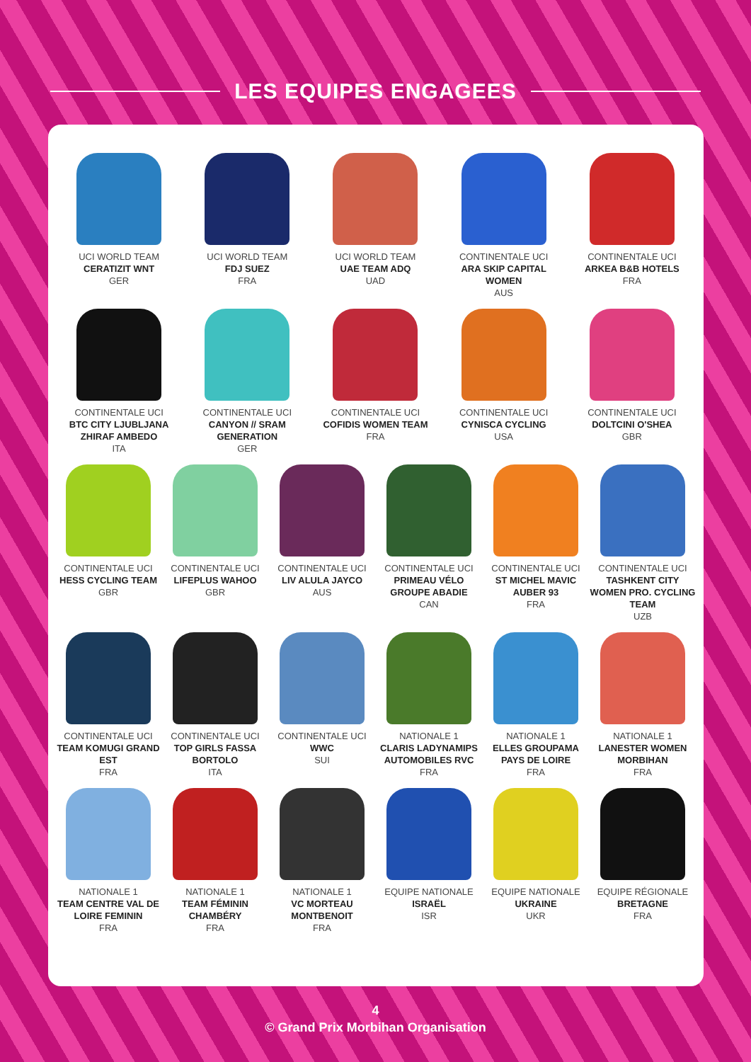LES EQUIPES ENGAGEES
UCI WORLD TEAM
CERATIZIT WNT
GER
UCI WORLD TEAM
FDJ SUEZ
FRA
UCI WORLD TEAM
UAE TEAM ADQ
UAD
CONTINENTALE UCI
ARA SKIP CAPITAL WOMEN
AUS
CONTINENTALE UCI
ARKEA B&B HOTELS
FRA
CONTINENTALE UCI
BTC CITY LJUBLJANA ZHIRAF AMBEDO
ITA
CONTINENTALE UCI
CANYON // SRAM GENERATION
GER
CONTINENTALE UCI
COFIDIS WOMEN TEAM
FRA
CONTINENTALE UCI
CYNISCA CYCLING
USA
CONTINENTALE UCI
DOLTCINI O'SHEA
GBR
CONTINENTALE UCI
HESS CYCLING TEAM
GBR
CONTINENTALE UCI
LIFEPLUS WAHOO
GBR
CONTINENTALE UCI
LIV ALULA JAYCO
AUS
CONTINENTALE UCI
PRIMEAU VÉLO GROUPE ABADIE
CAN
CONTINENTALE UCI
ST MICHEL MAVIC AUBER 93
FRA
CONTINENTALE UCI
TASHKENT CITY WOMEN PRO. CYCLING TEAM
UZB
CONTINENTALE UCI
TEAM KOMUGI GRAND EST
FRA
CONTINENTALE UCI
TOP GIRLS FASSA BORTOLO
ITA
CONTINENTALE UCI
WWC
SUI
NATIONALE 1
CLARIS LADYNAMIPS AUTOMOBILES RVC
FRA
NATIONALE 1
ELLES GROUPAMA PAYS DE LOIRE
FRA
NATIONALE 1
LANESTER WOMEN MORBIHAN
FRA
NATIONALE 1
TEAM CENTRE VAL DE LOIRE FEMININ
FRA
NATIONALE 1
TEAM FÉMININ CHAMBÉRY
FRA
NATIONALE 1
VC MORTEAU MONTBENOIT
FRA
EQUIPE NATIONALE
ISRAËL
ISR
EQUIPE NATIONALE
UKRAINE
UKR
EQUIPE RÉGIONALE
BRETAGNE
FRA
4
© Grand Prix Morbihan Organisation